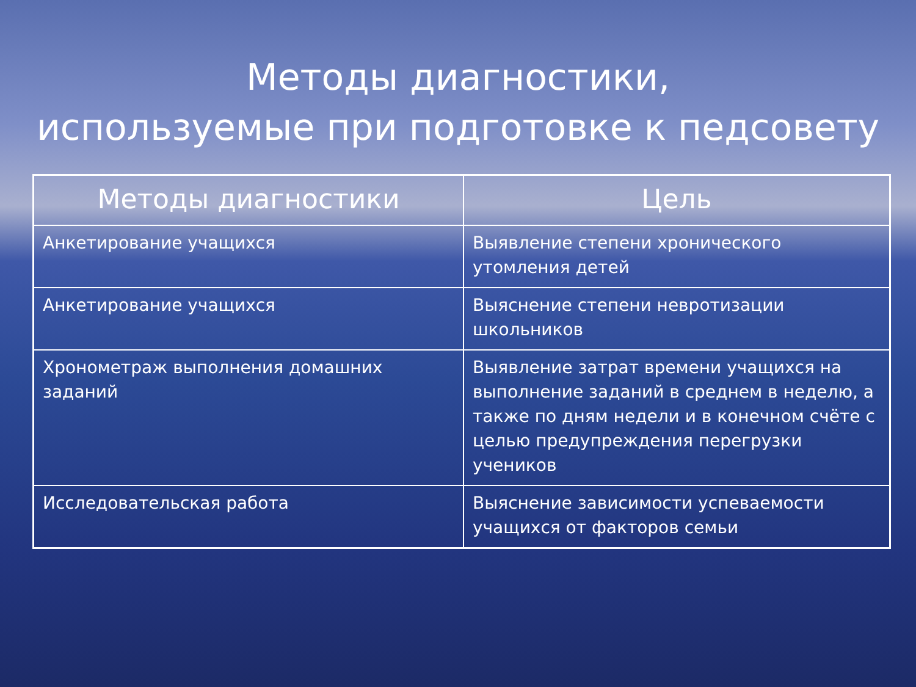Методы диагностики,
используемые при подготовке к педсовету
| Методы диагностики | Цель |
| --- | --- |
| Анкетирование учащихся | Выявление степени хронического утомления детей |
| Анкетирование учащихся | Выяснение степени невротизации школьников |
| Хронометраж выполнения домашних заданий | Выявление затрат времени учащихся на выполнение заданий в среднем в неделю, а также по дням недели и в конечном счёте с целью предупреждения перегрузки учеников |
| Исследовательская работа | Выяснение зависимости успеваемости учащихся от факторов семьи |